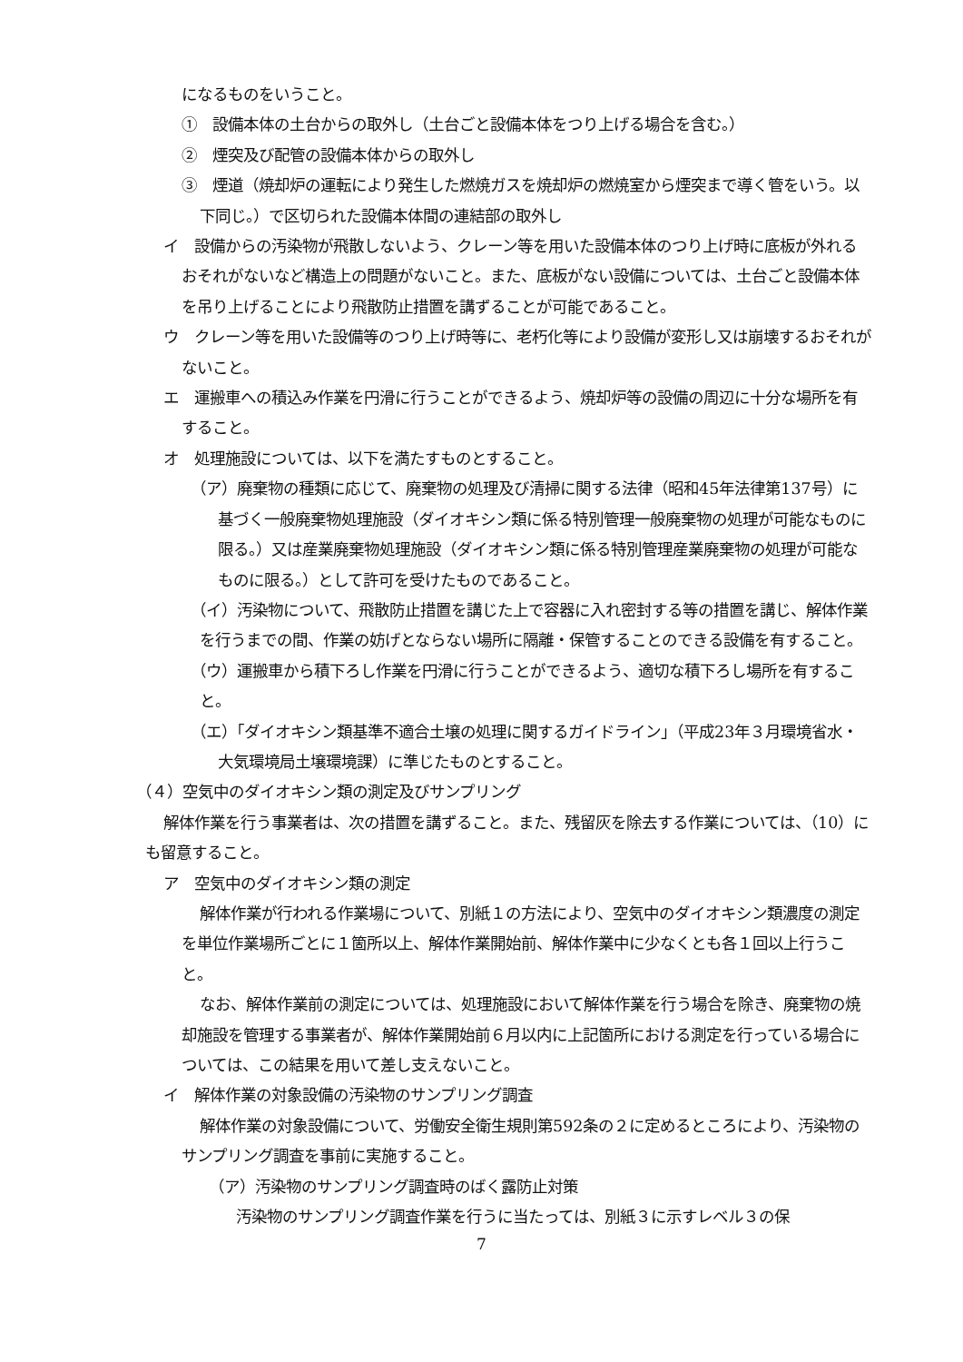になるものをいうこと。
①　設備本体の土台からの取外し（土台ごと設備本体をつり上げる場合を含む。）
②　煙突及び配管の設備本体からの取外し
③　煙道（焼却炉の運転により発生した燃焼ガスを焼却炉の燃焼室から煙突まで導く管をいう。以下同じ。）で区切られた設備本体間の連結部の取外し
イ　設備からの汚染物が飛散しないよう、クレーン等を用いた設備本体のつり上げ時に底板が外れるおそれがないなど構造上の問題がないこと。また、底板がない設備については、土台ごと設備本体を吊り上げることにより飛散防止措置を講ずることが可能であること。
ウ　クレーン等を用いた設備等のつり上げ時等に、老朽化等により設備が変形し又は崩壊するおそれがないこと。
エ　運搬車への積込み作業を円滑に行うことができるよう、焼却炉等の設備の周辺に十分な場所を有すること。
オ　処理施設については、以下を満たすものとすること。
（ア）廃棄物の種類に応じて、廃棄物の処理及び清掃に関する法律（昭和45年法律第137号）に基づく一般廃棄物処理施設（ダイオキシン類に係る特別管理一般廃棄物の処理が可能なものに限る。）又は産業廃棄物処理施設（ダイオキシン類に係る特別管理産業廃棄物の処理が可能なものに限る。）として許可を受けたものであること。
（イ）汚染物について、飛散防止措置を講じた上で容器に入れ密封する等の措置を講じ、解体作業を行うまでの間、作業の妨げとならない場所に隔離・保管することのできる設備を有すること。
（ウ）運搬車から積下ろし作業を円滑に行うことができるよう、適切な積下ろし場所を有すること。
（エ）「ダイオキシン類基準不適合土壌の処理に関するガイドライン」（平成23年３月環境省水・大気環境局土壌環境課）に準じたものとすること。
（４）空気中のダイオキシン類の測定及びサンプリング
解体作業を行う事業者は、次の措置を講ずること。また、残留灰を除去する作業については、（10）にも留意すること。
ア　空気中のダイオキシン類の測定
解体作業が行われる作業場について、別紙１の方法により、空気中のダイオキシン類濃度の測定を単位作業場所ごとに１箇所以上、解体作業開始前、解体作業中に少なくとも各１回以上行うこと。
なお、解体作業前の測定については、処理施設において解体作業を行う場合を除き、廃棄物の焼却施設を管理する事業者が、解体作業開始前６月以内に上記箇所における測定を行っている場合については、この結果を用いて差し支えないこと。
イ　解体作業の対象設備の汚染物のサンプリング調査
解体作業の対象設備について、労働安全衛生規則第592条の２に定めるところにより、汚染物のサンプリング調査を事前に実施すること。
（ア）汚染物のサンプリング調査時のばく露防止対策
汚染物のサンプリング調査作業を行うに当たっては、別紙３に示すレベル３の保
7